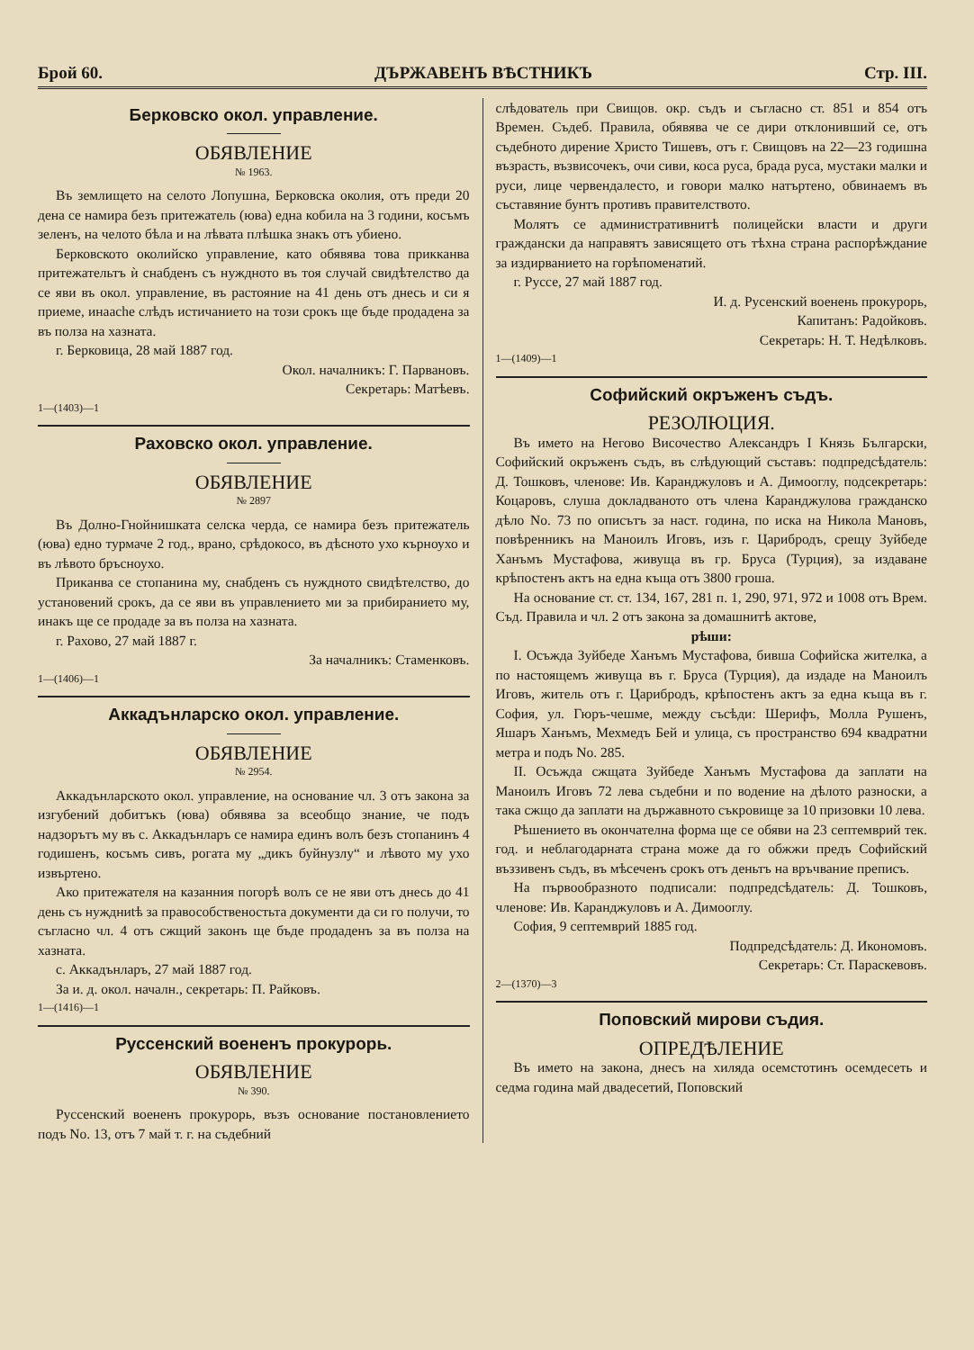Брой 60. ДЪРЖАВЕНЪ ВѢСТНИКЪ Стр. III.
Берковско окол. управление.
ОБЯВЛЕНИЕ
№ 1963.
Въ землището на селото Лопушна, Берковска околия, отъ преди 20 дена се намира безъ притежатель (юва) една кобила на 3 години, косъмъ зеленъ, на челото бѣла и на лѣвата плѣшка знакъ отъ убиено.
Берковското околийско управление, като обявява това прикканва притежательтъ ѝ снабденъ съ нуждното въ тоя случай свидѣтелство да се яви въ окол. управление, въ растояние на 41 день отъ днесь и си я приеме, инаache слѣдъ истичанието на този срокъ ще бъде продадена за въ полза на хазната.
г. Берковица, 28 май 1887 год.
Окол. началникъ: Г. Парвановъ.
Секретарь: Матѣевъ.
1—(1403)—1
Раховско окол. управление.
ОБЯВЛЕНИЕ
№ 2897
Въ Долно-Гнойнишката селска черда, се намира безъ притежатель (юва) едно турмаче 2 год., врано, срѣдокосо, въ дѣсното ухо кърноухо и въ лѣвото бръсноухо.
Прикaнва се стопанина му, снабденъ съ нуждното свидѣтелство, до установений срокъ, да се яви въ управлението ми за прибиранието му, инакъ ще се продаде за въ полза на хазната.
г. Рахово, 27 май 1887 г.
За началникъ: Стаменковъ.
1—(1406)—1
Аккадънларско окол. управление.
ОБЯВЛЕНИЕ
№ 2954.
Аккадънларското окол. управление, на основание чл. 3 отъ закона за изгубений добитъкъ (юва) обявява за всеобщо знание, че подъ надзорътъ му въ с. Аккадънларъ се намира единъ волъ безъ стопанинъ 4 годишенъ, косъмъ сивъ, рогата му „дикъ буйнузлу“ и лѣвото му ухо извъртено.
Ако притежателя на казанния погорѣ волъ се не яви отъ днесь до 41 день съ нуждниtѣ за правособственостьта документи да си го получи, то съгласно чл. 4 отъ сжщий законъ ще бъде продаденъ за въ полза на хазната.
с. Аккадънларъ, 27 май 1887 год.
За и. д. окол. началн., секретарь: П. Райковъ.
1—(1416)—1
Руссенский воененъ прокурорь.
ОБЯВЛЕНИЕ
№ 390.
Руссенский воененъ прокурорь, възъ основание постановлението подъ No. 13, отъ 7 май т. г. на съдебний
слѣдователь при Свищов. окр. съдъ и съгласно ст. 851 и 854 отъ Времен. Съдеб. Правила, обявява че се дири отклонивший се, отъ съдебното дирение Христо Тишевъ, отъ г. Свищовъ на 22—23 годишна възрасть, възвисочекъ, очи сиви, коса руса, брада руса, мустаки малки и руси, лице червендалесто, и говори малко натъртено, обвинаемъ въ съставяние бунтъ противъ правителството.
Молятъ се административнитѣ полицейски власти и други граждански да направятъ зависящето отъ тѣхна страна распорѣждание за издирванието на горѣпоменатий.
г. Руссе, 27 май 1887 год.
И. д. Русенский военень прокурорь,
Капитанъ: Радойковъ.
Секретарь: Н. Т. Недѣлковъ.
1—(1409)—1
Софийский окръженъ съдъ.
РЕЗОЛЮЦИЯ.
Въ името на Негово Височество Александръ I Князь Български, Софийский окръженъ съдъ, въ слѣдующий съставъ: подпредсѣдатель: Д. Тошковъ, членове: Ив. Каранджуловъ и А. Димооглу, подсекретарь: Коцаровъ, слуша докладваното отъ члена Каранджулова гражданско дѣло No. 73 по описътъ за наст. година, по иска на Никола Мановъ, повѣренникъ на Маноилъ Иговъ, изъ г. Царибродъ, срещу Зуйбеде Ханъмъ Мустафова, живуща въ гр. Бруса (Турция), за издаване крѣпостенъ актъ на една къща отъ 3800 гроша.
На основание ст. ст. 134, 167, 281 п. 1, 290, 971, 972 и 1008 отъ Врем. Съд. Правила и чл. 2 отъ закона за домашнитѣ актове,
рѣши:
I. Осъжда Зуйбеде Ханъмъ Мустафова, бивша Софийска жителка, а по настоящемъ живуща въ г. Бруса (Турция), да издаде на Маноилъ Иговъ, житель отъ г. Царибродъ, крѣпостенъ актъ за една къща въ г. София, ул. Гюръ-чешме, между съсѣди: Шерифъ, Молла Рушенъ, Яшаръ Ханъмъ, Мехмедъ Бей и улица, съ пространство 694 квадратни метра и подъ No. 285.
II. Осъжда сжщата Зуйбеде Ханъмъ Мустафова да заплати на Маноилъ Иговъ 72 лева съдебни и по водение на дѣлото разноски, а така сжщо да заплати на държавното съкровище за 10 призовки 10 лева.
Рѣшението въ окончателна форма ще се обяви на 23 септемврий тек. год. и неблагодарната страна може да го обжжи предъ Софийский въззивенъ съдъ, въ мѣсеченъ срокъ отъ деньтъ на връчвание преписъ.
На първообразното подписали: подпредсѣдатель: Д. Тошковъ, членове: Ив. Каранджуловъ и А. Димооглу.
София, 9 септемврий 1885 год.
Подпредсѣдатель: Д. Икономовъ.
Секретарь: Ст. Параскевовъ.
2—(1370)—3
Поповский мирови съдия.
ОПРЕДѢЛЕНИЕ
Въ името на закона, днесъ на хиляда осемстотинъ осемдесеть и седма година май двадесетий, Поповский